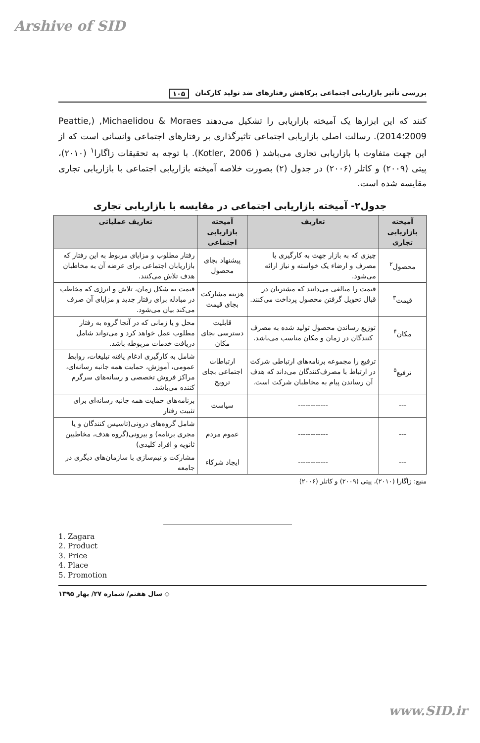Arshive of SID
بررسی تأثیر بازاریابی اجتماعی برکاهش رفتارهای ضد تولید کارکنان ۱۰۵
کنند که این ابزارها یک آمیخته بازاریابی را تشکیل می‌دهند Michaelidou & Moraes, (Peattie, 2009؛2014). رسالت اصلی بازاریابی اجتماعی تاثیرگذاری بر رفتارهای اجتماعی وانسانی است که از این جهت متفاوت با بازاریابی تجاری می‌باشد ( Kotler, 2006). با توجه به تحقیقات زاگارا<sup>۱</sup> (۲۰۱۰)، پیتی (۲۰۰۹) و کاتلر (۲۰۰۶) در جدول (۲) بصورت خلاصه آمیخته بازاریابی اجتماعی با بازاریابی تجاری مقایسه شده است.
جدول۲- آمیخته بازاریابی اجتماعی در مقایسه با بازاریابی تجاری
| آمیخته بازاریابی تجاری | تعاریف | آمیخته بازاریابی اجتماعی | تعاریف عملیاتی |
| --- | --- | --- | --- |
| محصول<sup>۲</sup> | چیزی که به بازار جهت به کارگیری یا مصرف و ارضاء یک خواسته و نیاز ارائه می‌شود. | پیشنهاد بجای محصول | رفتار مطلوب و مزایای مربوط به این رفتار که بازاریابان اجتماعی برای عرضه آن به مخاطبان هدف تلاش می‌کنند. |
| قیمت<sup>۳</sup> | قیمت را مبالغی می‌دانند که مشتریان در قبال تحویل گرفتن محصول پرداخت می‌کنند. | هزینه مشارکت بجای قیمت | قیمت به شکل زمان، تلاش و انرژی که مخاطب در مبادله برای رفتار جدید و مزایای آن صرف می‌کند بیان می‌شود. |
| مکان<sup>۴</sup> | توزیع رساندن محصول تولید شده به مصرف کنندگان در زمان و مکان مناسب می‌باشد. | قابلیت دسترسی بجای مکان | محل و یا زمانی که در آنجا گروه به رفتار مطلوب عمل خواهد کرد و می‌تواند شامل دریافت خدمات مربوطه باشد. |
| ترفیع<sup>۵</sup> | ترفیع را مجموعه برنامه‌های ارتباطی شرکت در ارتباط با مصرف‌کنندگان می‌داند که هدف آن رساندن پیام به مخاطبان شرکت است. | ارتباطات اجتماعی بجای ترویج | شامل به کارگیری ادغام یافته تبلیغات، روابط عمومی، آموزش، حمایت همه جانبه رسانه‌ای، مراکز فروش تخصصی و رسانه‌های سرگرم کننده می‌باشد. |
| --- | ------------ | سیاست | برنامه‌های حمایت همه جانبه رسانه‌ای برای تثبیت رفتار |
| --- | ------------ | عموم مردم | شامل گروه‌های درونی(تاسیس کنندگان و یا مجری برنامه) و بیرونی(گروه هدف، مخاطبین ثانویه و افراد کلیدی) |
| --- | ------------ | ایجاد شرکاء | مشارکت و تیم‌سازی با سازمان‌های دیگری در جامعه |
منبع: زاگارا (۲۰۱۰)، پیتی (۲۰۰۹) و کاتلر (۲۰۰۶)
1. Zagara
2. Product
3. Price
4. Place
5. Promotion
◇ سال هفتم/ شماره ۲۷/ بهار ۱۳۹۵
www.SID.ir